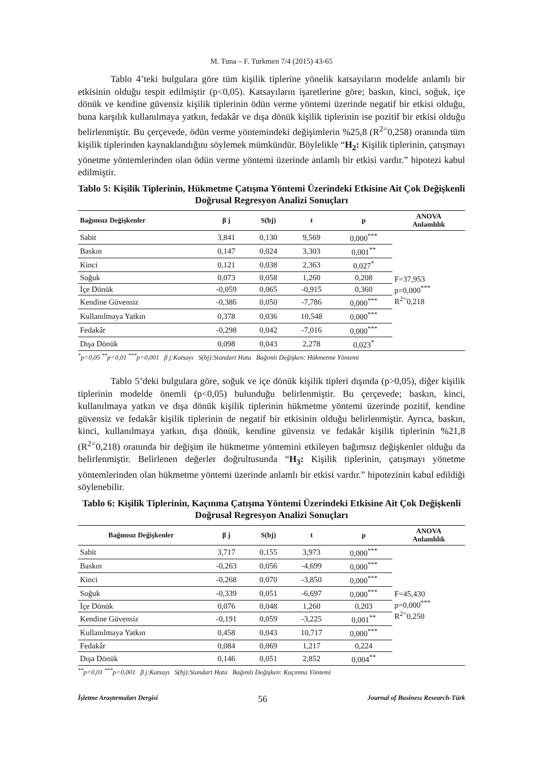M. Tuna – F. Turkmen 7/4 (2015) 43-65
Tablo 4’teki bulgulara göre tüm kişilik tiplerine yönelik katsayıların modelde anlamlı bir etkisinin olduğu tespit edilmiştir (p<0,05). Katsayıların işaretlerine göre; baskın, kinci, soğuk, içe dönük ve kendine güvensiz kişilik tiplerinin ödün verme yöntemi üzerinde negatif bir etkisi olduğu, buna karşılık kullanılmaya yatkın, fedakâr ve dışa dönük kişilik tiplerinin ise pozitif bir etkisi olduğu belirlenmiştir. Bu çerçevede, ödün verme yöntemindeki değişimlerin %25,8 (R<sup>2=</sup>0,258) oranında tüm kişilik tiplerinden kaynaklandığını söylemek mümkündür. Böylelikle “H<sub>2</sub>: Kişilik tiplerinin, çatışmayı yönetme yöntemlerinden olan ödün verme yöntemi üzerinde anlamlı bir etkisi vardır.” hipotezi kabul edilmiştir.
Tablo 5: Kişilik Tiplerinin, Hükmetme Çatışma Yöntemi Üzerindeki Etkisine Ait Çok Değişkenli Doğrusal Regresyon Analizi Sonuçları
| Bağımsız Değişkenler | β j | S(bj) | t | p | ANOVA Anlamlılık |
| --- | --- | --- | --- | --- | --- |
| Sabit | 3,841 | 0,130 | 9,569 | 0,000<sup>***</sup> | F=37,953 p=0,000<sup>***</sup> R<sup>2=</sup>0,218 |
| Baskın | 0,147 | 0,024 | 3,303 | 0,001<sup>**</sup> | |
| Kinci | 0,121 | 0,038 | 2,363 | 0,027<sup>*</sup> | |
| Soğuk | 0,073 | 0,058 | 1,260 | 0,208 | |
| İçe Dönük | -0,059 | 0,065 | -0,915 | 0,360 | |
| Kendine Güvensiz | -0,386 | 0,050 | -7,786 | 0,000<sup>***</sup> | |
| Kullanılmaya Yatkın | 0,378 | 0,036 | 10,548 | 0,000<sup>***</sup> | |
| Fedakâr | -0,298 | 0,042 | -7,016 | 0,000<sup>***</sup> | |
| Dışa Dönük | 0,098 | 0,043 | 2,278 | 0,023<sup>*</sup> | |
<sup>*</sup> p<0,05 <sup>**</sup>p<0,01 <sup>***</sup>p<0,001 β j:Katsayı S(bj):Standart Hata Bağımlı Değişken: Hükmetme Yöntemi
Tablo 5’deki bulgulara göre, soğuk ve içe dönük kişilik tipleri dışında (p>0,05), diğer kişilik tiplerinin modelde önemli (p<0,05) bulunduğu belirlenmiştir. Bu çerçevede; baskın, kinci, kullanılmaya yatkın ve dışa dönük kişilik tiplerinin hükmetme yöntemi üzerinde pozitif, kendine güvensiz ve fedakâr kişilik tiplerinin de negatif bir etkisinin olduğu belirlenmiştir. Ayrıca, baskın, kinci, kullanılmaya yatkın, dışa dönük, kendine güvensiz ve fedakâr kişilik tiplerinin %21,8 (R<sup>2=</sup>0,218) oranında bir değişim ile hükmetme yöntemini etkileyen bağımsız değişkenler olduğu da belirlenmiştir. Belirlenen değerler doğrultusunda “H<sub>3</sub>: Kişilik tiplerinin, çatışmayı yönetme yöntemlerinden olan hükmetme yöntemi üzerinde anlamlı bir etkisi vardır.” hipotezinin kabul edildiği söylenebilir.
Tablo 6: Kişilik Tiplerinin, Kaçınma Çatışma Yöntemi Üzerindeki Etkisine Ait Çok Değişkenli Doğrusal Regresyon Analizi Sonuçları
| Bağımsız Değişkenler | β j | S(bj) | t | p | ANOVA Anlamlılık |
| --- | --- | --- | --- | --- | --- |
| Sabit | 3,717 | 0,155 | 3,973 | 0,000<sup>***</sup> | F=45,430 p=0,000<sup>***</sup> R<sup>2=</sup>0,250 |
| Baskın | -0,263 | 0,056 | -4,699 | 0,000<sup>***</sup> | |
| Kinci | -0,268 | 0,070 | -3,850 | 0,000<sup>***</sup> | |
| Soğuk | -0,339 | 0,051 | -6,697 | 0,000<sup>***</sup> | |
| İçe Dönük | 0,076 | 0,048 | 1,260 | 0,203 | |
| Kendine Güvensiz | -0,191 | 0,059 | -3,225 | 0,001<sup>**</sup> | |
| Kullanılmaya Yatkın | 0,458 | 0,043 | 10,717 | 0,000<sup>***</sup> | |
| Fedakâr | 0,084 | 0,069 | 1,217 | 0,224 | |
| Dışa Dönük | 0,146 | 0,051 | 2,852 | 0,004<sup>**</sup> | |
<sup>**</sup> p<0,01 <sup>***</sup>p<0,001 β j:Katsayı S(bj):Standart Hata Bağımlı Değişken: Kaçınma Yöntemi
İşletme Araştırmaları Dergisi 56 Journal of Business Research-Türk